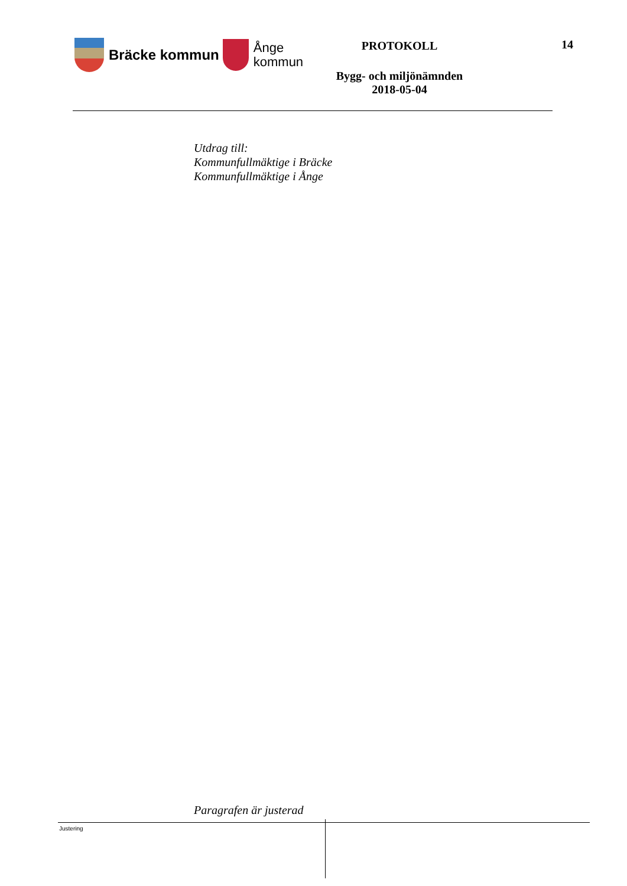Bräcke kommun
Ånge
kommun
PROTOKOLL
Bygg- och miljönämnden
2018-05-04
14
Utdrag till:
Kommunfullmäktige i Bräcke
Kommunfullmäktige i Ånge
Paragrafen är justerad
Justering